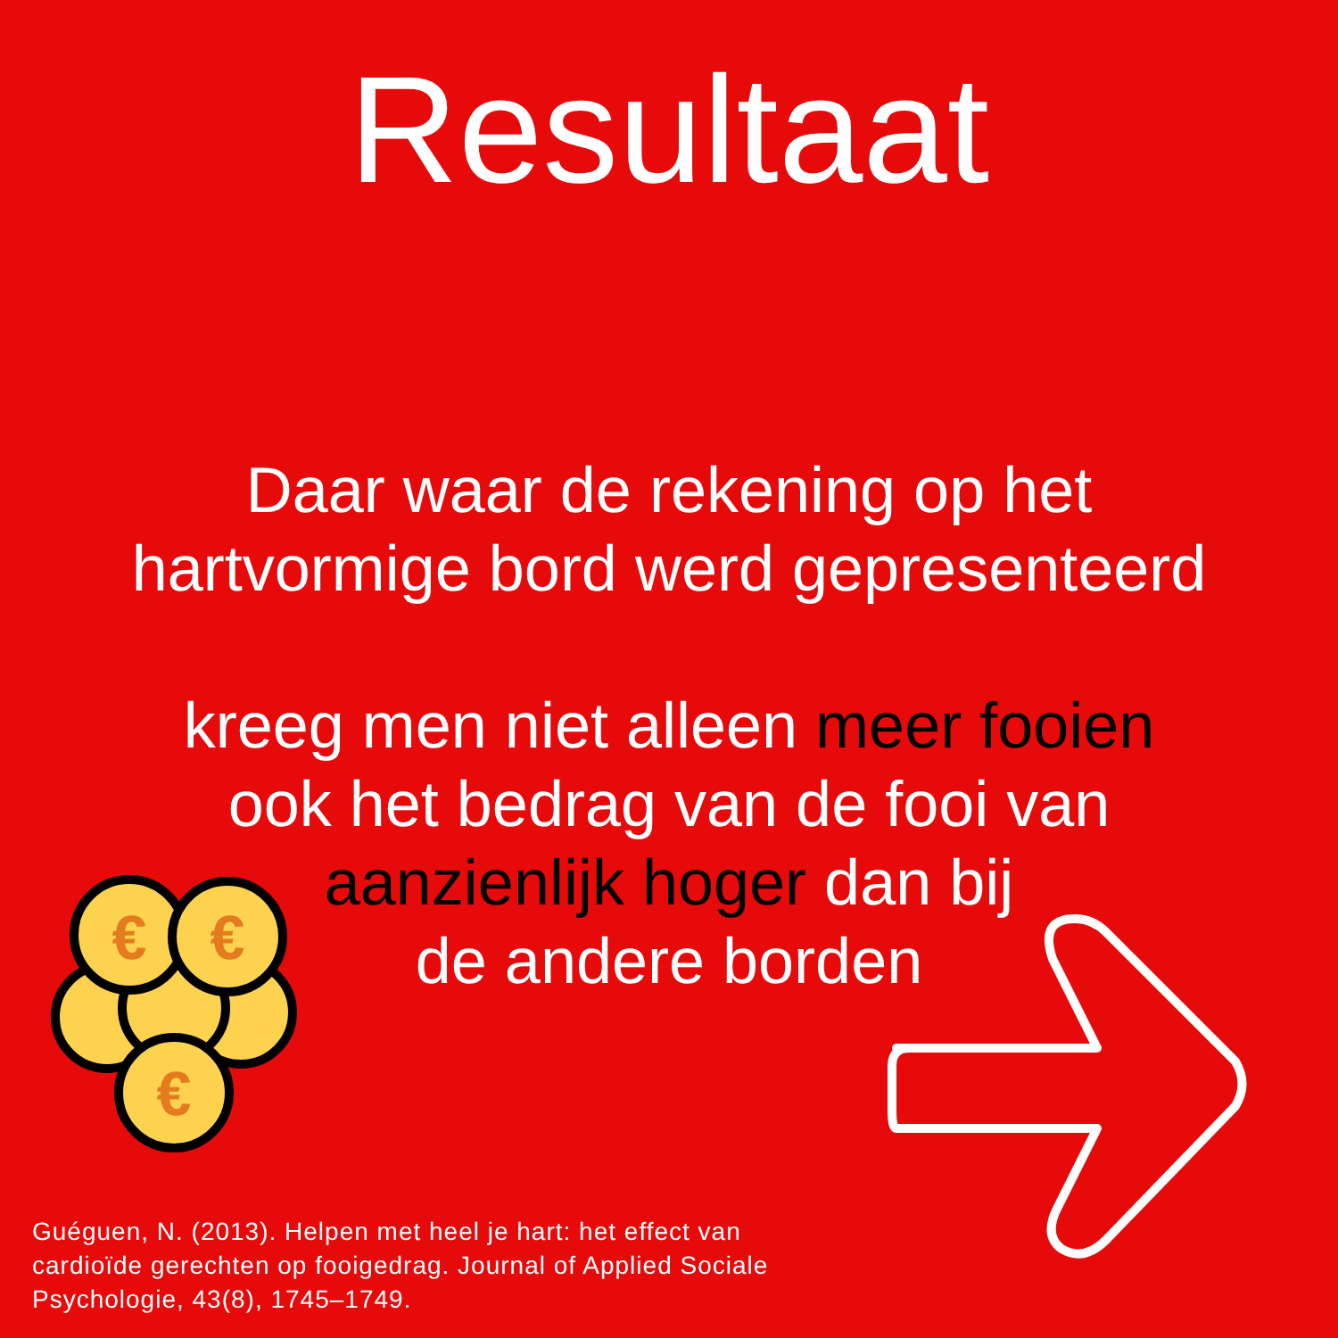Resultaat
Daar waar de rekening op het
hartvormige bord werd gepresenteerd
kreeg men niet alleen meer fooien
ook het bedrag van de fooi van
aanzienlijk hoger dan bij
de andere borden
€
€
€
Guéguen, N. (2013). Helpen met heel je hart: het effect van cardioïde gerechten op fooigedrag. Journal of Applied Sociale Psychologie, 43(8), 1745–1749.